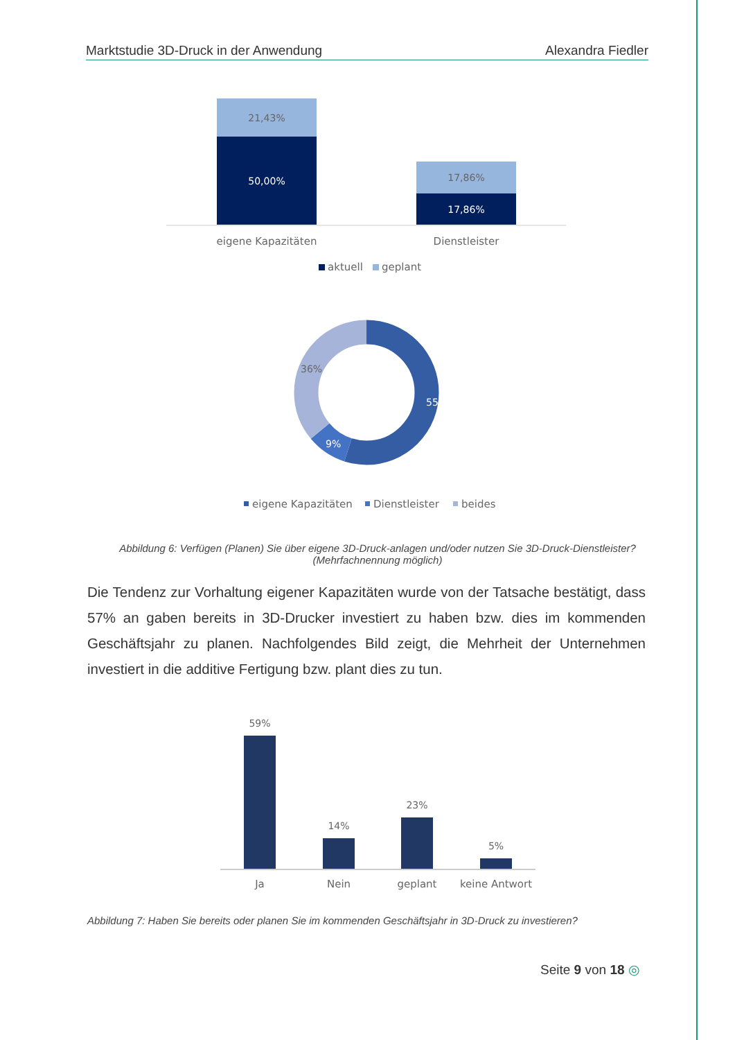Marktstudie 3D-Druck in der Anwendung Alexandra Fiedler
21,43%
50,00%
17,86%
17,86%
eigene Kapazitäten
Dienstleister
aktuell
geplant
55%
9%
36%
eigene Kapazitäten
Dienstleister
beides
Abbildung 6: Verfügen (Planen) Sie über eigene 3D-Druck-anlagen und/oder nutzen Sie 3D-Druck-Dienst­leister? (Mehrfachnennung möglich)
Die Tendenz zur Vorhaltung eigener Kapazitäten wurde von der Tatsache bestätigt, dass 57% an gaben bereits in 3D-Drucker investiert zu haben bzw. dies im kommen­den Geschäftsjahr zu planen. Nachfolgendes Bild zeigt, die Mehrheit der Unternehmen investiert in die additive Fertigung bzw. plant dies zu tun.
59%
14%
23%
5%
Ja
Nein
geplant
keine Antwort
Abbildung 7: Haben Sie bereits oder planen Sie im kommenden Geschäftsjahr in 3D-Druck zu investieren?
Seite 9 von 18 ◎